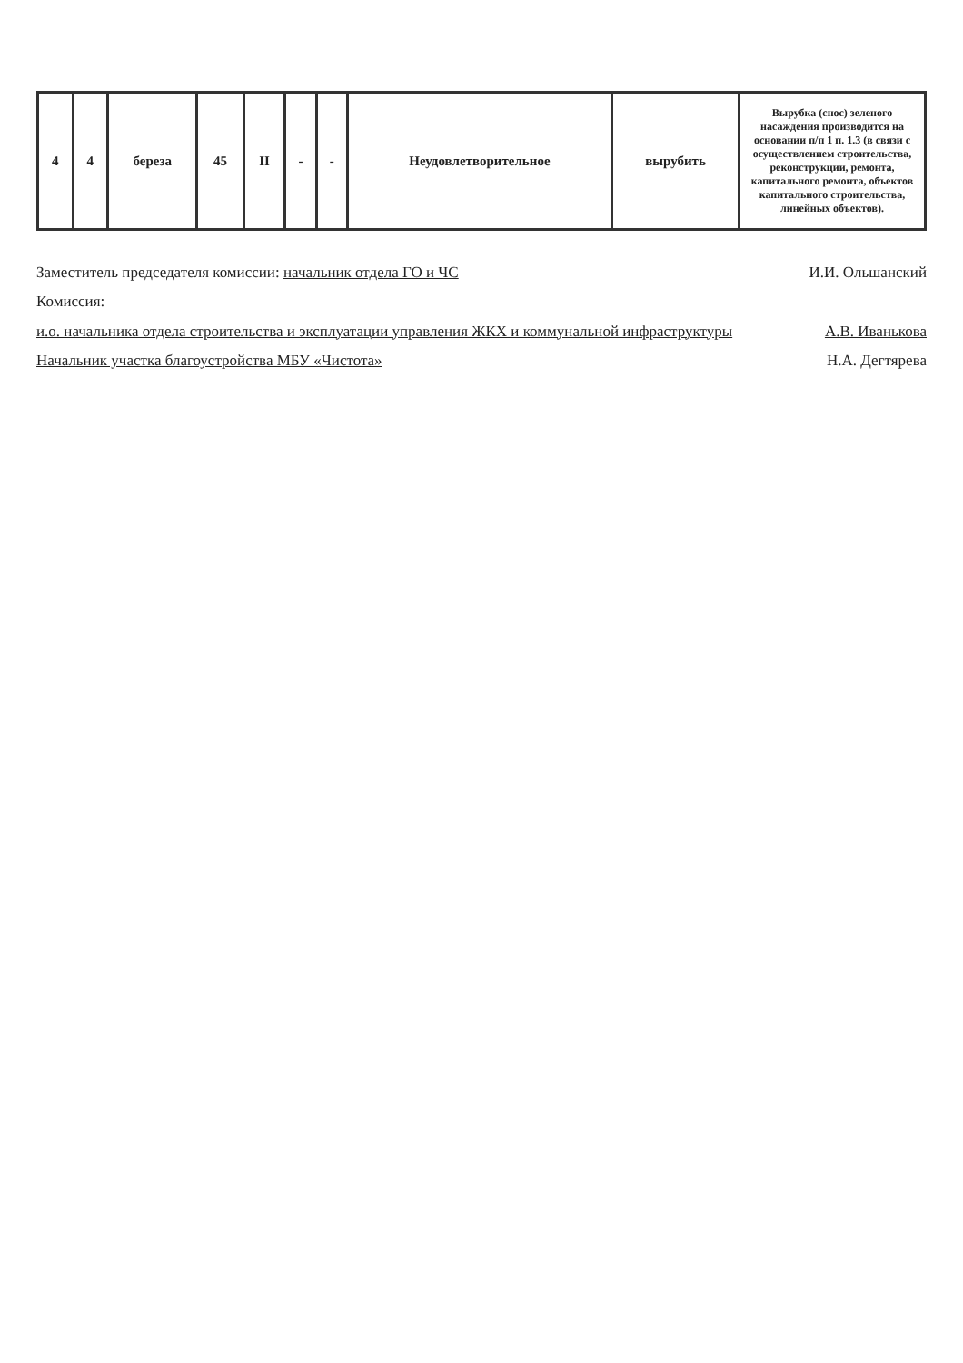| 4 | 4 | береза | 45 | II | - | - | Неудовлетворительное | вырубить | Вырубка (снос) зеленого насаждения производится на основании п/п 1 п. 1.3 (в связи с осуществлением строительства, реконструкции, ремонта, капитального ремонта, объектов капитального строительства, линейных объектов). |
Заместитель председателя комиссии: начальник отдела ГО и ЧС И.И. Ольшанский
Комиссия:
и.о. начальника отдела строительства и эксплуатации управления ЖКХ и коммунальной инфраструктуры А.В. Иванькова
Начальник участка благоустройства МБУ «Чистота» Н.А. Дегтярева